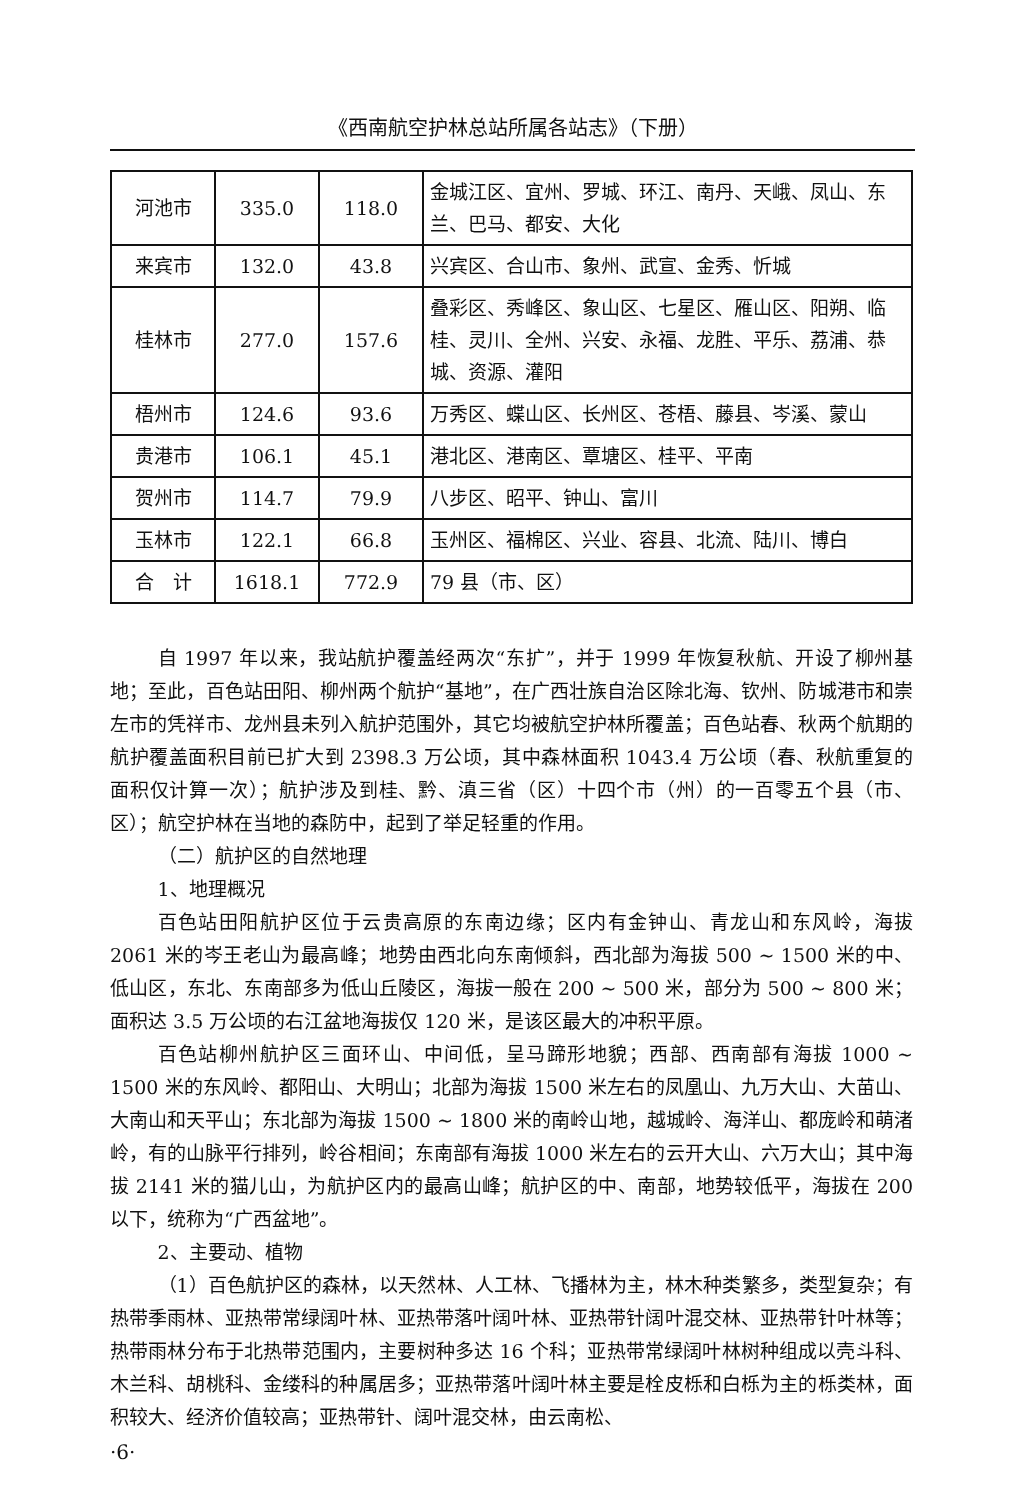《西南航空护林总站所属各站志》（下册）
| 河池市 | 335.0 | 118.0 | 金城江区、宜州、罗城、环江、南丹、天峨、凤山、东兰、巴马、都安、大化 |
| 来宾市 | 132.0 | 43.8 | 兴宾区、合山市、象州、武宣、金秀、忻城 |
| 桂林市 | 277.0 | 157.6 | 叠彩区、秀峰区、象山区、七星区、雁山区、阳朔、临桂、灵川、全州、兴安、永福、龙胜、平乐、荔浦、恭城、资源、灌阳 |
| 梧州市 | 124.6 | 93.6 | 万秀区、蝶山区、长州区、苍梧、藤县、岑溪、蒙山 |
| 贵港市 | 106.1 | 45.1 | 港北区、港南区、覃塘区、桂平、平南 |
| 贺州市 | 114.7 | 79.9 | 八步区、昭平、钟山、富川 |
| 玉林市 | 122.1 | 66.8 | 玉州区、福棉区、兴业、容县、北流、陆川、博白 |
| 合 计 | 1618.1 | 772.9 | 79 县（市、区） |
自 1997 年以来，我站航护覆盖经两次“东扩”，并于 1999 年恢复秋航、开设了柳州基地；至此，百色站田阳、柳州两个航护“基地”，在广西壮族自治区除北海、钦州、防城港市和崇左市的凭祥市、龙州县未列入航护范围外，其它均被航空护林所覆盖；百色站春、秋两个航期的航护覆盖面积目前已扩大到 2398.3 万公顷，其中森林面积 1043.4 万公顷（春、秋航重复的面积仅计算一次）；航护涉及到桂、黔、滇三省（区）十四个市（州）的一百零五个县（市、区）；航空护林在当地的森防中，起到了举足轻重的作用。
（二）航护区的自然地理
1、地理概况
百色站田阳航护区位于云贵高原的东南边缘；区内有金钟山、青龙山和东风岭，海拔 2061 米的岑王老山为最高峰；地势由西北向东南倾斜，西北部为海拔 500 ~ 1500 米的中、低山区，东北、东南部多为低山丘陵区，海拔一般在 200 ~ 500 米，部分为 500 ~ 800 米；面积达 3.5 万公顷的右江盆地海拔仅 120 米，是该区最大的冲积平原。
百色站柳州航护区三面环山、中间低，呈马蹄形地貌；西部、西南部有海拔 1000 ~ 1500 米的东风岭、都阳山、大明山；北部为海拔 1500 米左右的凤凰山、九万大山、大苗山、大南山和天平山；东北部为海拔 1500 ~ 1800 米的南岭山地，越城岭、海洋山、都庞岭和萌渚岭，有的山脉平行排列，岭谷相间；东南部有海拔 1000 米左右的云开大山、六万大山；其中海拔 2141 米的猫儿山，为航护区内的最高山峰；航护区的中、南部，地势较低平，海拔在 200 以下，统称为“广西盆地”。
2、主要动、植物
（1）百色航护区的森林，以天然林、人工林、飞播林为主，林木种类繁多，类型复杂；有热带季雨林、亚热带常绿阔叶林、亚热带落叶阔叶林、亚热带针阔叶混交林、亚热带针叶林等；热带雨林分布于北热带范围内，主要树种多达 16 个科；亚热带常绿阔叶林树种组成以壳斗科、木兰科、胡桃科、金缕科的种属居多；亚热带落叶阔叶林主要是栓皮栎和白栎为主的栎类林，面积较大、经济价值较高；亚热带针、阔叶混交林，由云南松、
·6·